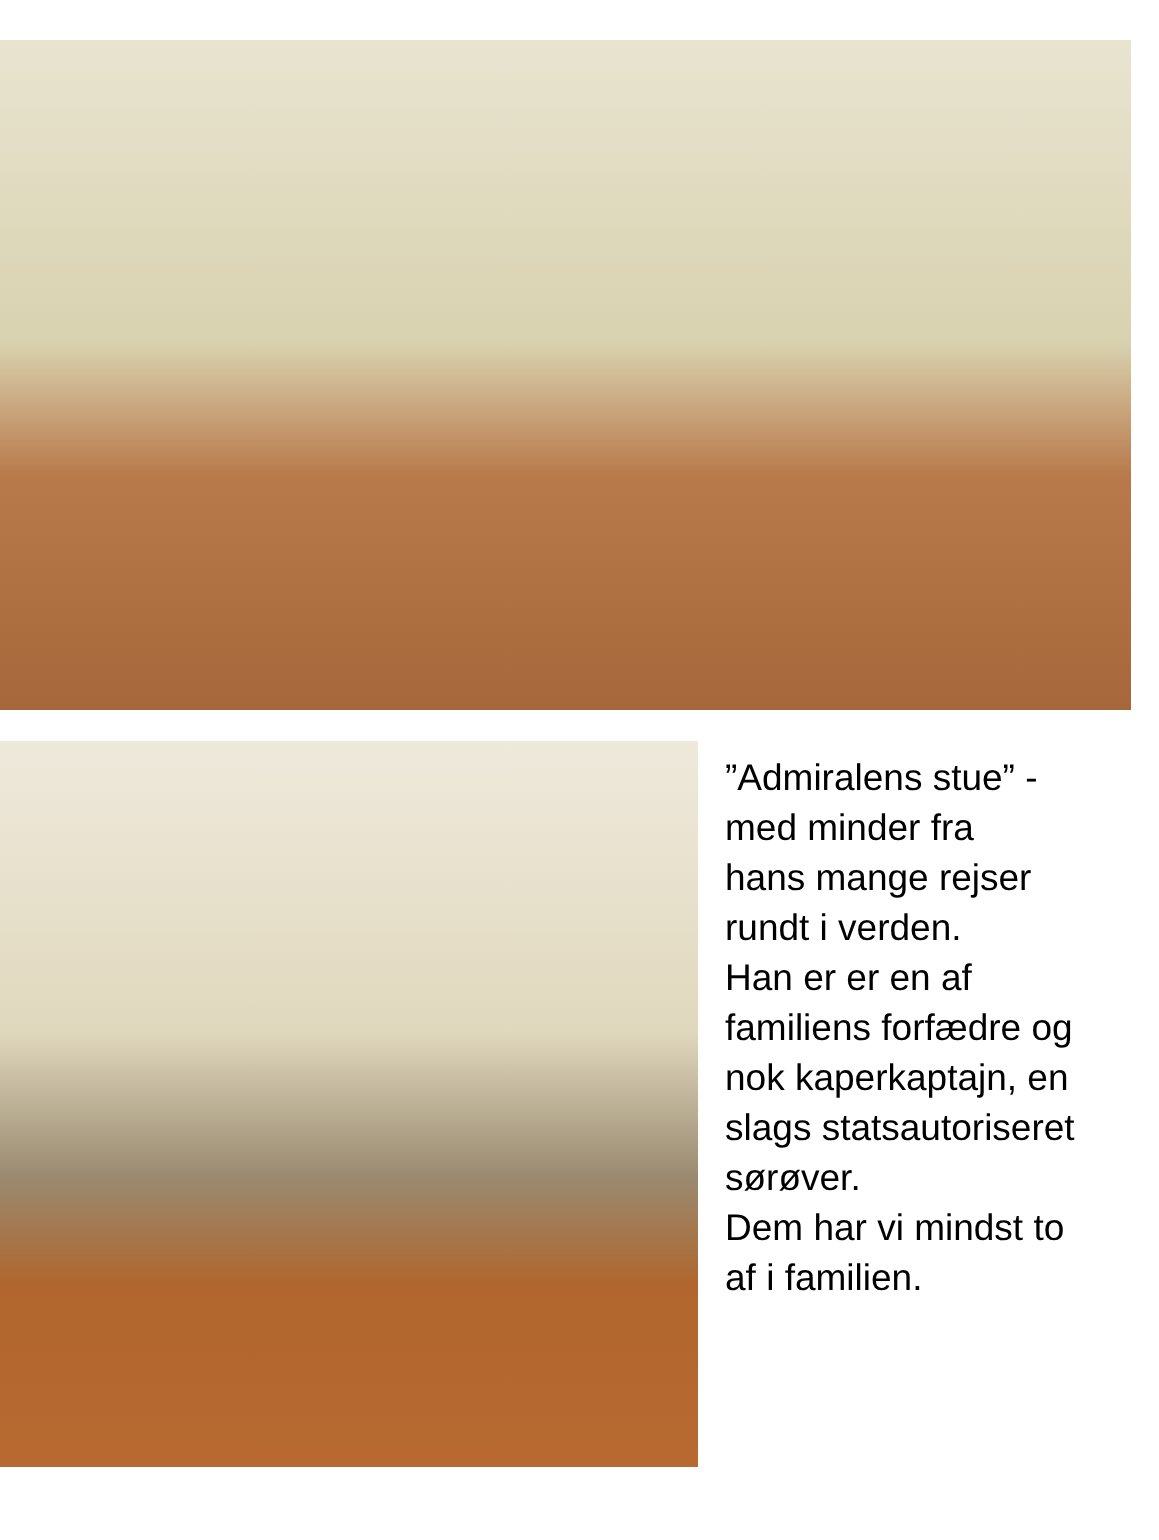”Admiralens stue” -
med minder fra
hans mange rejser
rundt i verden.
Han er er en af
familiens forfædre og
nok kaperkaptajn, en
slags statsautoriseret
sørøver.
Dem har vi mindst to
af i familien.